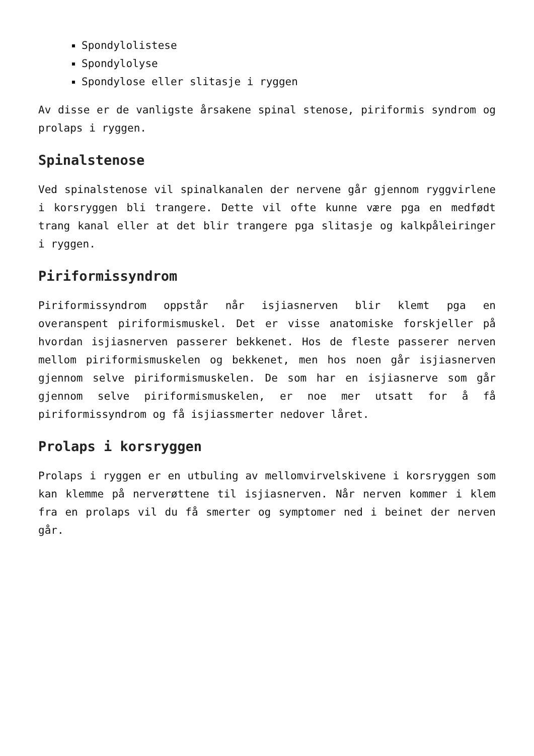Spondylolistese
Spondylolyse
Spondylose eller slitasje i ryggen
Av disse er de vanligste årsakene spinal stenose, piriformis syndrom og prolaps i ryggen.
Spinalstenose
Ved spinalstenose vil spinalkanalen der nervene går gjennom ryggvirlene i korsryggen bli trangere. Dette vil ofte kunne være pga en medfødt trang kanal eller at det blir trangere pga slitasje og kalkpåleiringer i ryggen.
Piriformissyndrom
Piriformissyndrom oppstår når isjiasnerven blir klemt pga en overanspent piriformismuskel. Det er visse anatomiske forskjeller på hvordan isjiasnerven passerer bekkenet. Hos de fleste passerer nerven mellom piriformismuskelen og bekkenet, men hos noen går isjiasnerven gjennom selve piriformismuskelen. De som har en isjiasnerve som går gjennom selve piriformismuskelen, er noe mer utsatt for å få piriformissyndrom og få isjiassmerter nedover låret.
Prolaps i korsryggen
Prolaps i ryggen er en utbuling av mellomvirvelskivene i korsryggen som kan klemme på nerverøttene til isjiasnerven. Når nerven kommer i klem fra en prolaps vil du få smerter og symptomer ned i beinet der nerven går.